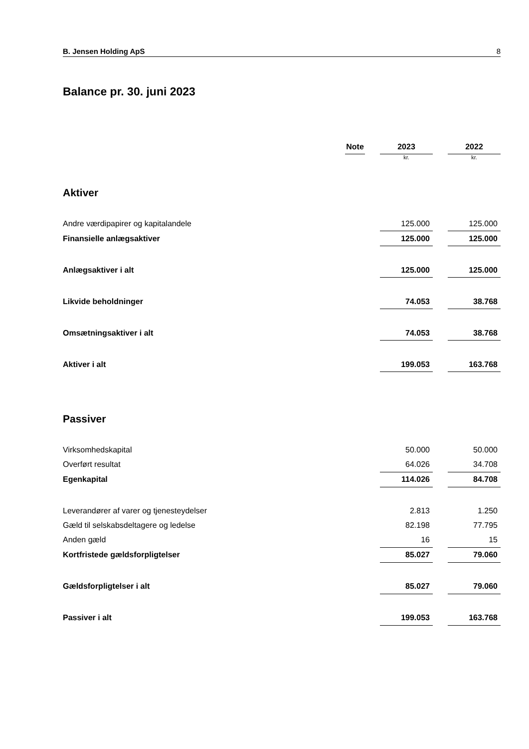B. Jensen Holding ApS 8
Balance pr. 30. juni 2023
| | Note | | 2023 | | 2022 |
| | | | kr. | | kr. |
| Aktiver | | | | | |
| Andre værdipapirer og kapitalandele | | | 125.000 | | 125.000 |
| Finansielle anlægsaktiver | | | 125.000 | | 125.000 |
| Anlægsaktiver i alt | | | 125.000 | | 125.000 |
| Likvide beholdninger | | | 74.053 | | 38.768 |
| Omsætningsaktiver i alt | | | 74.053 | | 38.768 |
| Aktiver i alt | | | 199.053 | | 163.768 |
| Passiver | | | | | |
| Virksomhedskapital | | | 50.000 | | 50.000 |
| Overført resultat | | | 64.026 | | 34.708 |
| Egenkapital | | | 114.026 | | 84.708 |
| Leverandører af varer og tjenesteydelser | | | 2.813 | | 1.250 |
| Gæld til selskabsdeltagere og ledelse | | | 82.198 | | 77.795 |
| Anden gæld | | | 16 | | 15 |
| Kortfristede gældsforpligtelser | | | 85.027 | | 79.060 |
| Gældsforpligtelser i alt | | | 85.027 | | 79.060 |
| Passiver i alt | | | 199.053 | | 163.768 |